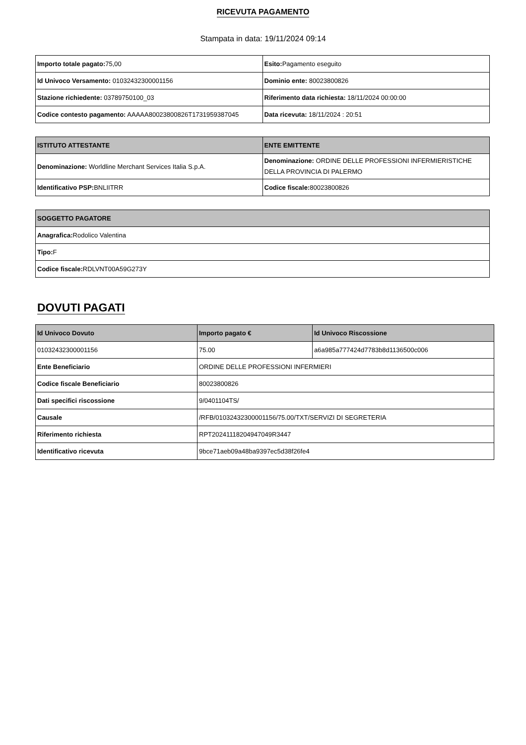RICEVUTA PAGAMENTO
Stampata in data: 19/11/2024 09:14
| Importo totale pagato: 75,00 | Esito: Pagamento eseguito |
| Id Univoco Versamento: 01032432300001156 | Dominio ente: 80023800826 |
| Stazione richiedente: 03789750100_03 | Riferimento data richiesta: 18/11/2024 00:00:00 |
| Codice contesto pagamento: AAAAA80023800826T1731959387045 | Data ricevuta: 18/11/2024 : 20:51 |
| ISTITUTO ATTESTANTE | ENTE EMITTENTE |
| --- | --- |
| Denominazione: Worldline Merchant Services Italia S.p.A. | Denominazione: ORDINE DELLE PROFESSIONI INFERMIERISTICHE DELLA PROVINCIA DI PALERMO |
| Identificativo PSP: BNLIITRR | Codice fiscale: 80023800826 |
| SOGGETTO PAGATORE |
| --- |
| Anagrafica: Rodolico Valentina |
| Tipo: F |
| Codice fiscale: RDLVNT00A59G273Y |
DOVUTI PAGATI
| Id Univoco Dovuto | Importo pagato € | Id Univoco Riscossione |
| --- | --- | --- |
| 01032432300001156 | 75.00 | a6a985a777424d7783b8d1136500c006 |
| Ente Beneficiario | ORDINE DELLE PROFESSIONI INFERMIERI | |
| Codice fiscale Beneficiario | 80023800826 | |
| Dati specifici riscossione | 9/0401104TS/ | |
| Causale | /RFB/01032432300001156/75.00/TXT/SERVIZI DI SEGRETERIA | |
| Riferimento richiesta | RPT20241118204947049R3447 | |
| Identificativo ricevuta | 9bce71aeb09a48ba9397ec5d38f26fe4 | |